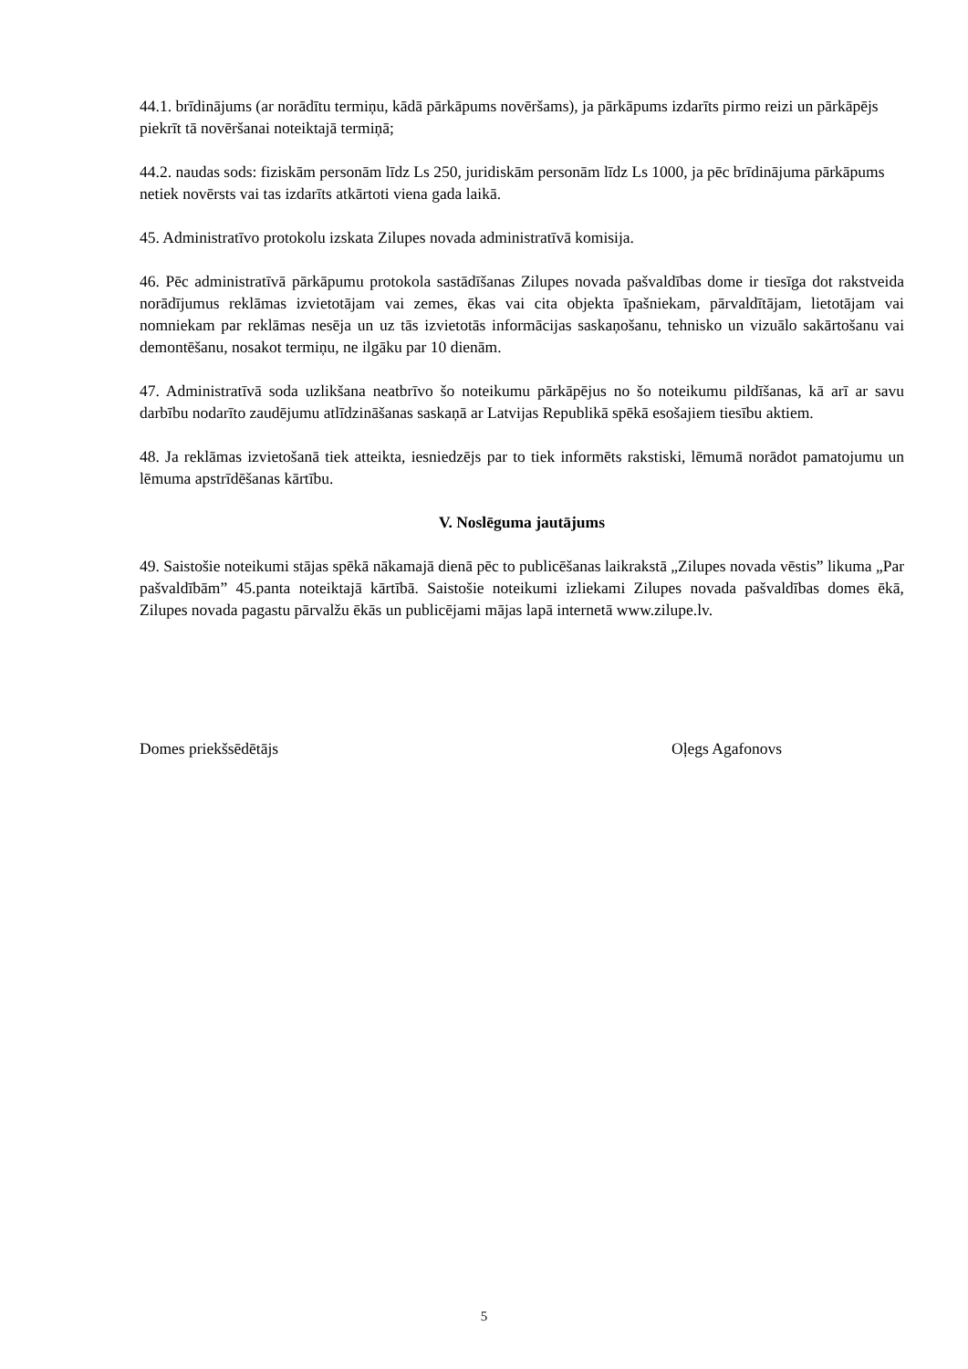44.1. brīdinājums (ar norādītu termiņu, kādā pārkāpums novēršams), ja pārkāpums izdarīts pirmo reizi un pārkāpējs piekrīt tā novēršanai noteiktajā termiņā;
44.2. naudas sods: fiziskām personām līdz Ls 250, juridiskām personām līdz Ls 1000, ja pēc brīdinājuma pārkāpums netiek novērsts vai tas izdarīts atkārtoti viena gada laikā.
45. Administratīvo protokolu izskata Zilupes novada administratīvā komisija.
46. Pēc administratīvā pārkāpumu protokola sastādīšanas Zilupes novada pašvaldības dome ir tiesīga dot rakstveida norādījumus reklāmas izvietotājam vai zemes, ēkas vai cita objekta īpašniekam, pārvaldītājam, lietotājam vai nomniekam par reklāmas nesēja un uz tās izvietotās informācijas saskaņošanu, tehnisko un vizuālo sakārtošanu vai demontēšanu, nosakot termiņu, ne ilgāku par 10 dienām.
47. Administratīvā soda uzlikšana neatbrīvo šo noteikumu pārkāpējus no šo noteikumu pildīšanas, kā arī ar savu darbību nodarīto zaudējumu atlīdzināšanas saskaņā ar Latvijas Republikā spēkā esošajiem tiesību aktiem.
48. Ja reklāmas izvietošanā tiek atteikta, iesniedzējs par to tiek informēts rakstiski, lēmumā norādot pamatojumu un lēmuma apstrīdēšanas kārtību.
V. Noslēguma jautājums
49. Saistošie noteikumi stājas spēkā nākamajā dienā pēc to publicēšanas laikrakstā „Zilupes novada vēstis” likuma „Par pašvaldībām” 45.panta noteiktajā kārtībā. Saistošie noteikumi izliekami Zilupes novada pašvaldības domes ēkā, Zilupes novada pagastu pārvalžu ēkās un publicējami mājas lapā internetā www.zilupe.lv.
Domes priekšsēdētājs Oļegs Agafonovs
5